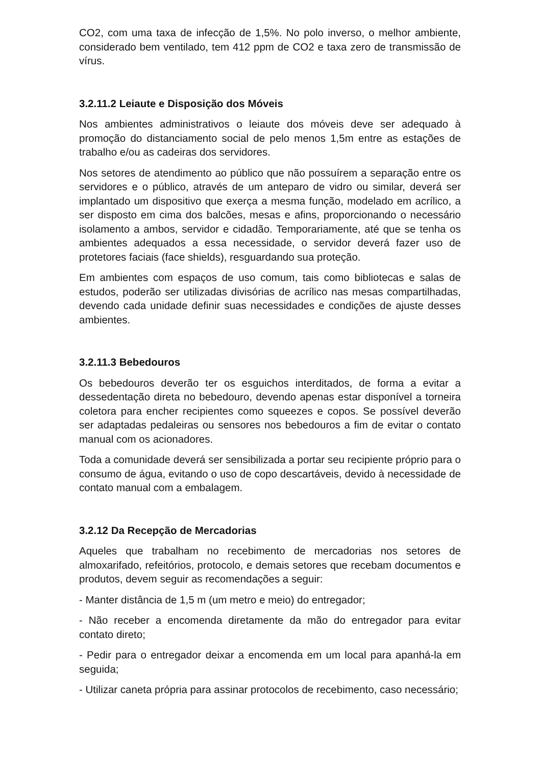CO2, com uma taxa de infecção de 1,5%. No polo inverso, o melhor ambiente, considerado bem ventilado, tem 412 ppm de CO2 e taxa zero de transmissão de vírus.
3.2.11.2 Leiaute e Disposição dos Móveis
Nos ambientes administrativos o leiaute dos móveis deve ser adequado à promoção do distanciamento social de pelo menos 1,5m entre as estações de trabalho e/ou as cadeiras dos servidores.
Nos setores de atendimento ao público que não possuírem a separação entre os servidores e o público, através de um anteparo de vidro ou similar, deverá ser implantado um dispositivo que exerça a mesma função, modelado em acrílico, a ser disposto em cima dos balcões, mesas e afins, proporcionando o necessário isolamento a ambos, servidor e cidadão. Temporariamente, até que se tenha os ambientes adequados a essa necessidade, o servidor deverá fazer uso de protetores faciais (face shields), resguardando sua proteção.
Em ambientes com espaços de uso comum, tais como bibliotecas e salas de estudos, poderão ser utilizadas divisórias de acrílico nas mesas compartilhadas, devendo cada unidade definir suas necessidades e condições de ajuste desses ambientes.
3.2.11.3 Bebedouros
Os bebedouros deverão ter os esguichos interditados, de forma a evitar a dessedentação direta no bebedouro, devendo apenas estar disponível a torneira coletora para encher recipientes como squeezes e copos. Se possível deverão ser adaptadas pedaleiras ou sensores nos bebedouros a fim de evitar o contato manual com os acionadores.
Toda a comunidade deverá ser sensibilizada a portar seu recipiente próprio para o consumo de água, evitando o uso de copo descartáveis, devido à necessidade de contato manual com a embalagem.
3.2.12 Da Recepção de Mercadorias
Aqueles que trabalham no recebimento de mercadorias nos setores de almoxarifado, refeitórios, protocolo, e demais setores que recebam documentos e produtos, devem seguir as recomendações a seguir:
- Manter distância de 1,5 m (um metro e meio) do entregador;
- Não receber a encomenda diretamente da mão do entregador para evitar contato direto;
- Pedir para o entregador deixar a encomenda em um local para apanhá-la em seguida;
- Utilizar caneta própria para assinar protocolos de recebimento, caso necessário;